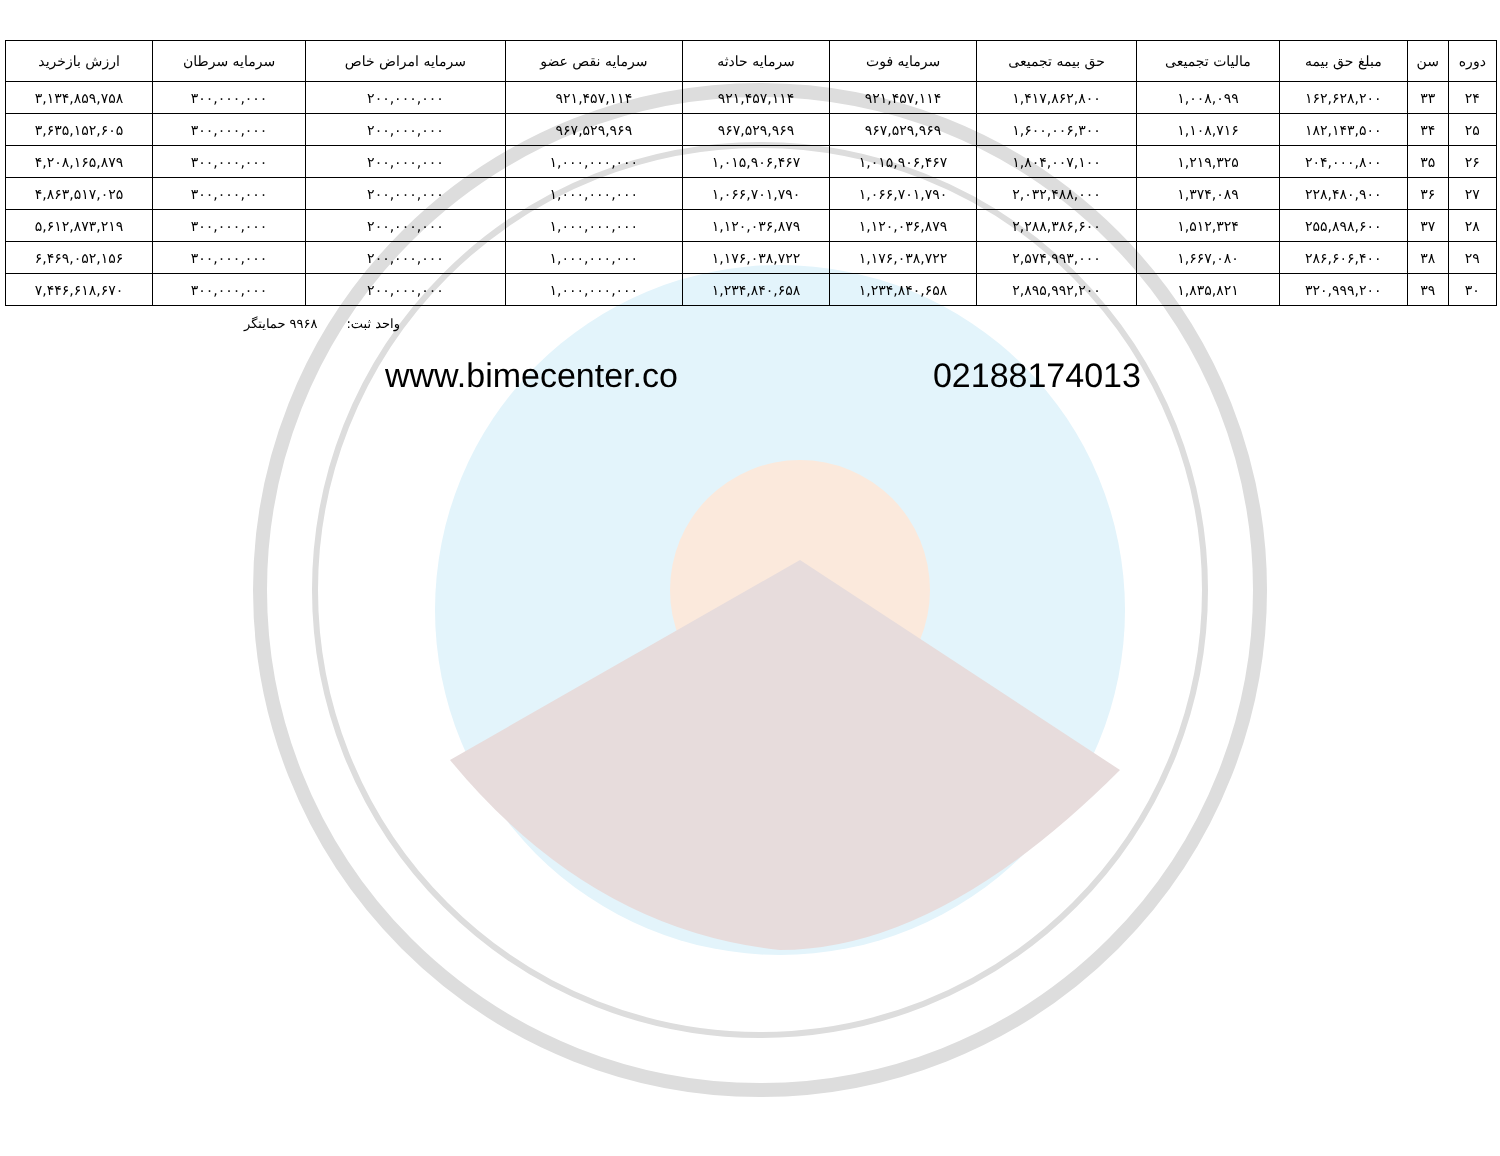| دوره | سن | مبلغ حق بیمه | مالیات تجمیعی | حق بیمه تجمیعی | سرمایه فوت | سرمایه حادثه | سرمایه نقص عضو | سرمایه امراض خاص | سرمایه سرطان | ارزش بازخرید |
| --- | --- | --- | --- | --- | --- | --- | --- | --- | --- | --- |
| ۲۴ | ۳۳ | ۱۶۲,۶۲۸,۲۰۰ | ۱,۰۰۸,۰۹۹ | ۱,۴۱۷,۸۶۲,۸۰۰ | ۹۲۱,۴۵۷,۱۱۴ | ۹۲۱,۴۵۷,۱۱۴ | ۹۲۱,۴۵۷,۱۱۴ | ۲۰۰,۰۰۰,۰۰۰ | ۳۰۰,۰۰۰,۰۰۰ | ۳,۱۳۴,۸۵۹,۷۵۸ |
| ۲۵ | ۳۴ | ۱۸۲,۱۴۳,۵۰۰ | ۱,۱۰۸,۷۱۶ | ۱,۶۰۰,۰۰۶,۳۰۰ | ۹۶۷,۵۲۹,۹۶۹ | ۹۶۷,۵۲۹,۹۶۹ | ۹۶۷,۵۲۹,۹۶۹ | ۲۰۰,۰۰۰,۰۰۰ | ۳۰۰,۰۰۰,۰۰۰ | ۳,۶۳۵,۱۵۲,۶۰۵ |
| ۲۶ | ۳۵ | ۲۰۴,۰۰۰,۸۰۰ | ۱,۲۱۹,۳۲۵ | ۱,۸۰۴,۰۰۷,۱۰۰ | ۱,۰۱۵,۹۰۶,۴۶۷ | ۱,۰۱۵,۹۰۶,۴۶۷ | ۱,۰۰۰,۰۰۰,۰۰۰ | ۲۰۰,۰۰۰,۰۰۰ | ۳۰۰,۰۰۰,۰۰۰ | ۴,۲۰۸,۱۶۵,۸۷۹ |
| ۲۷ | ۳۶ | ۲۲۸,۴۸۰,۹۰۰ | ۱,۳۷۴,۰۸۹ | ۲,۰۳۲,۴۸۸,۰۰۰ | ۱,۰۶۶,۷۰۱,۷۹۰ | ۱,۰۶۶,۷۰۱,۷۹۰ | ۱,۰۰۰,۰۰۰,۰۰۰ | ۲۰۰,۰۰۰,۰۰۰ | ۳۰۰,۰۰۰,۰۰۰ | ۴,۸۶۳,۵۱۷,۰۲۵ |
| ۲۸ | ۳۷ | ۲۵۵,۸۹۸,۶۰۰ | ۱,۵۱۲,۳۲۴ | ۲,۲۸۸,۳۸۶,۶۰۰ | ۱,۱۲۰,۰۳۶,۸۷۹ | ۱,۱۲۰,۰۳۶,۸۷۹ | ۱,۰۰۰,۰۰۰,۰۰۰ | ۲۰۰,۰۰۰,۰۰۰ | ۳۰۰,۰۰۰,۰۰۰ | ۵,۶۱۲,۸۷۳,۲۱۹ |
| ۲۹ | ۳۸ | ۲۸۶,۶۰۶,۴۰۰ | ۱,۶۶۷,۰۸۰ | ۲,۵۷۴,۹۹۳,۰۰۰ | ۱,۱۷۶,۰۳۸,۷۲۲ | ۱,۱۷۶,۰۳۸,۷۲۲ | ۱,۰۰۰,۰۰۰,۰۰۰ | ۲۰۰,۰۰۰,۰۰۰ | ۳۰۰,۰۰۰,۰۰۰ | ۶,۴۶۹,۰۵۲,۱۵۶ |
| ۳۰ | ۳۹ | ۳۲۰,۹۹۹,۲۰۰ | ۱,۸۳۵,۸۲۱ | ۲,۸۹۵,۹۹۲,۲۰۰ | ۱,۲۳۴,۸۴۰,۶۵۸ | ۱,۲۳۴,۸۴۰,۶۵۸ | ۱,۰۰۰,۰۰۰,۰۰۰ | ۲۰۰,۰۰۰,۰۰۰ | ۳۰۰,۰۰۰,۰۰۰ | ۷,۴۴۶,۶۱۸,۶۷۰ |
واحد ثبت: ۹۹۶۸ حمایتگر
www.bimecenter.co 02188174013